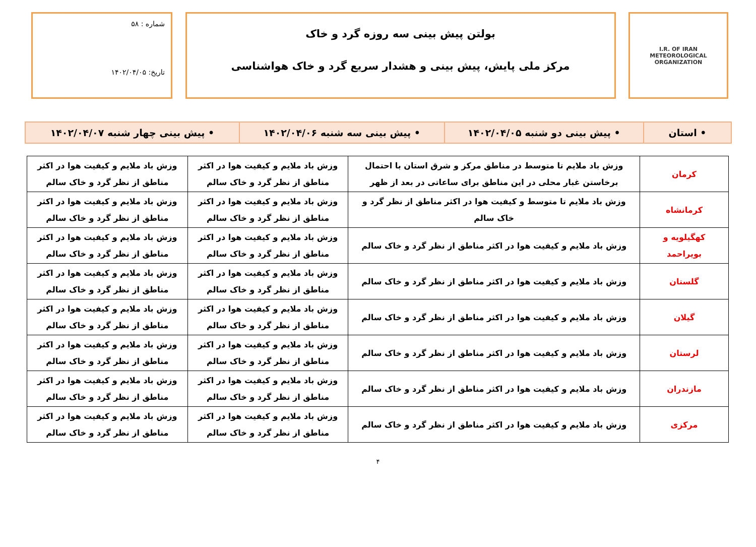I.R. OF IRAN
METEOROLOGICAL
ORGANIZATION
بولتن پیش بینی سه روزه گرد و خاک
مرکز ملی پایش، پیش بینی و هشدار سریع گرد و خاک هواشناسی
شماره : ۵۸
تاریخ: ۱۴۰۲/۰۴/۰۵
| • استان | • پیش بینی دو شنبه ۱۴۰۲/۰۴/۰۵ | • پیش بینی سه شنبه ۱۴۰۲/۰۴/۰۶ | • پیش بینی چهار شنبه ۱۴۰۲/۰۴/۰۷ |
| کرمان | وزش باد ملایم تا متوسط در مناطق مرکز و شرق استان با احتمال برخاستن غبار محلی در این مناطق برای ساعاتی در بعد از ظهر | وزش باد ملایم و کیفیت هوا در اکثر مناطق از نظر گرد و خاک سالم | وزش باد ملایم و کیفیت هوا در اکثر مناطق از نظر گرد و خاک سالم |
| کرمانشاه | وزش باد ملایم تا متوسط و کیفیت هوا در اکثر مناطق از نظر گرد و خاک سالم | وزش باد ملایم و کیفیت هوا در اکثر مناطق از نظر گرد و خاک سالم | وزش باد ملایم و کیفیت هوا در اکثر مناطق از نظر گرد و خاک سالم |
| کهگیلویه و بویراحمد | وزش باد ملایم و کیفیت هوا در اکثر مناطق از نظر گرد و خاک سالم | وزش باد ملایم و کیفیت هوا در اکثر مناطق از نظر گرد و خاک سالم | وزش باد ملایم و کیفیت هوا در اکثر مناطق از نظر گرد و خاک سالم |
| گلستان | وزش باد ملایم و کیفیت هوا در اکثر مناطق از نظر گرد و خاک سالم | وزش باد ملایم و کیفیت هوا در اکثر مناطق از نظر گرد و خاک سالم | وزش باد ملایم و کیفیت هوا در اکثر مناطق از نظر گرد و خاک سالم |
| گیلان | وزش باد ملایم و کیفیت هوا در اکثر مناطق از نظر گرد و خاک سالم | وزش باد ملایم و کیفیت هوا در اکثر مناطق از نظر گرد و خاک سالم | وزش باد ملایم و کیفیت هوا در اکثر مناطق از نظر گرد و خاک سالم |
| لرستان | وزش باد ملایم و کیفیت هوا در اکثر مناطق از نظر گرد و خاک سالم | وزش باد ملایم و کیفیت هوا در اکثر مناطق از نظر گرد و خاک سالم | وزش باد ملایم و کیفیت هوا در اکثر مناطق از نظر گرد و خاک سالم |
| مازندران | وزش باد ملایم و کیفیت هوا در اکثر مناطق از نظر گرد و خاک سالم | وزش باد ملایم و کیفیت هوا در اکثر مناطق از نظر گرد و خاک سالم | وزش باد ملایم و کیفیت هوا در اکثر مناطق از نظر گرد و خاک سالم |
| مرکزی | وزش باد ملایم و کیفیت هوا در اکثر مناطق از نظر گرد و خاک سالم | وزش باد ملایم و کیفیت هوا در اکثر مناطق از نظر گرد و خاک سالم | وزش باد ملایم و کیفیت هوا در اکثر مناطق از نظر گرد و خاک سالم |
۴